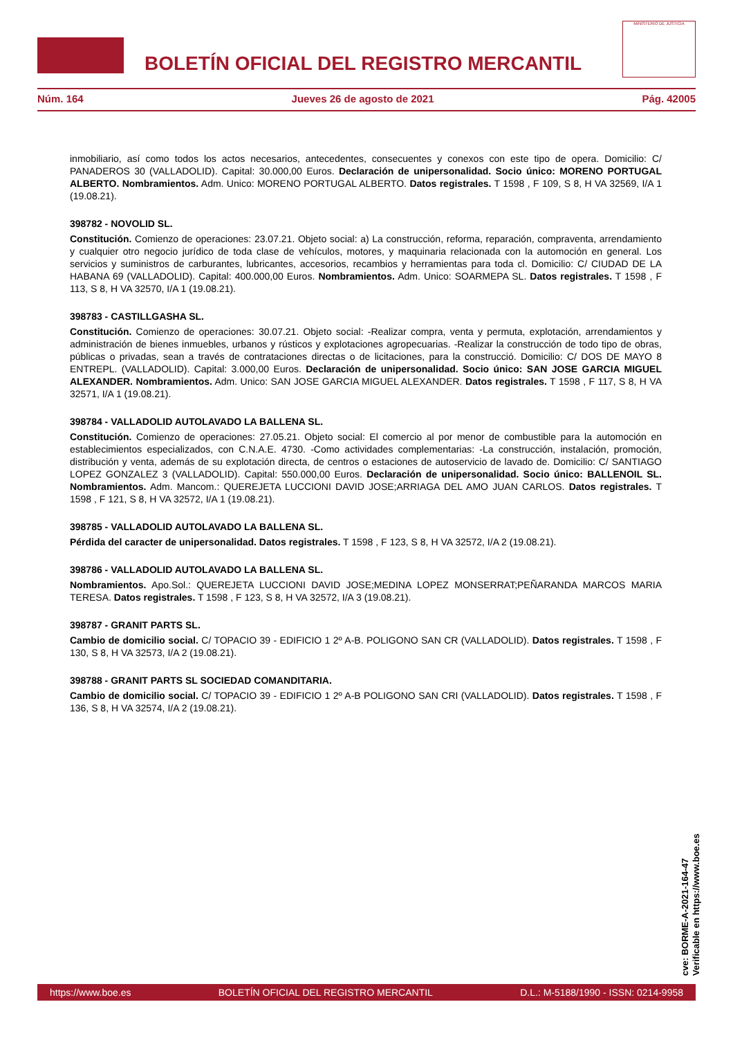BOLETÍN OFICIAL DEL REGISTRO MERCANTIL
MINISTERIO DE JUSTICIA
Núm. 164 Jueves 26 de agosto de 2021 Pág. 42005
inmobiliario, así como todos los actos necesarios, antecedentes, consecuentes y conexos con este tipo de opera. Domicilio: C/ PANADEROS 30 (VALLADOLID). Capital: 30.000,00 Euros. Declaración de unipersonalidad. Socio único: MORENO PORTUGAL ALBERTO. Nombramientos. Adm. Unico: MORENO PORTUGAL ALBERTO. Datos registrales. T 1598 , F 109, S 8, H VA 32569, I/A 1 (19.08.21).
398782 - NOVOLID SL.
Constitución. Comienzo de operaciones: 23.07.21. Objeto social: a) La construcción, reforma, reparación, compraventa, arrendamiento y cualquier otro negocio jurídico de toda clase de vehículos, motores, y maquinaria relacionada con la automoción en general. Los servicios y suministros de carburantes, lubricantes, accesorios, recambios y herramientas para toda cl. Domicilio: C/ CIUDAD DE LA HABANA 69 (VALLADOLID). Capital: 400.000,00 Euros. Nombramientos. Adm. Unico: SOARMEPA SL. Datos registrales. T 1598 , F 113, S 8, H VA 32570, I/A 1 (19.08.21).
398783 - CASTILLGASHA SL.
Constitución. Comienzo de operaciones: 30.07.21. Objeto social: -Realizar compra, venta y permuta, explotación, arrendamientos y administración de bienes inmuebles, urbanos y rústicos y explotaciones agropecuarias. -Realizar la construcción de todo tipo de obras, públicas o privadas, sean a través de contrataciones directas o de licitaciones, para la construcció. Domicilio: C/ DOS DE MAYO 8 ENTREPL. (VALLADOLID). Capital: 3.000,00 Euros. Declaración de unipersonalidad. Socio único: SAN JOSE GARCIA MIGUEL ALEXANDER. Nombramientos. Adm. Unico: SAN JOSE GARCIA MIGUEL ALEXANDER. Datos registrales. T 1598 , F 117, S 8, H VA 32571, I/A 1 (19.08.21).
398784 - VALLADOLID AUTOLAVADO LA BALLENA SL.
Constitución. Comienzo de operaciones: 27.05.21. Objeto social: El comercio al por menor de combustible para la automoción en establecimientos especializados, con C.N.A.E. 4730. -Como actividades complementarias: -La construcción, instalación, promoción, distribución y venta, además de su explotación directa, de centros o estaciones de autoservicio de lavado de. Domicilio: C/ SANTIAGO LOPEZ GONZALEZ 3 (VALLADOLID). Capital: 550.000,00 Euros. Declaración de unipersonalidad. Socio único: BALLENOIL SL. Nombramientos. Adm. Mancom.: QUEREJETA LUCCIONI DAVID JOSE;ARRIAGA DEL AMO JUAN CARLOS. Datos registrales. T 1598 , F 121, S 8, H VA 32572, I/A 1 (19.08.21).
398785 - VALLADOLID AUTOLAVADO LA BALLENA SL.
Pérdida del caracter de unipersonalidad. Datos registrales. T 1598 , F 123, S 8, H VA 32572, I/A 2 (19.08.21).
398786 - VALLADOLID AUTOLAVADO LA BALLENA SL.
Nombramientos. Apo.Sol.: QUEREJETA LUCCIONI DAVID JOSE;MEDINA LOPEZ MONSERRAT;PEÑARANDA MARCOS MARIA TERESA. Datos registrales. T 1598 , F 123, S 8, H VA 32572, I/A 3 (19.08.21).
398787 - GRANIT PARTS SL.
Cambio de domicilio social. C/ TOPACIO 39 - EDIFICIO 1 2º A-B. POLIGONO SAN CR (VALLADOLID). Datos registrales. T 1598 , F 130, S 8, H VA 32573, I/A 2 (19.08.21).
398788 - GRANIT PARTS SL SOCIEDAD COMANDITARIA.
Cambio de domicilio social. C/ TOPACIO 39 - EDIFICIO 1 2º A-B POLIGONO SAN CRI (VALLADOLID). Datos registrales. T 1598 , F 136, S 8, H VA 32574, I/A 2 (19.08.21).
cve: BORME-A-2021-164-47
Verificable en https://www.boe.es
https://www.boe.es BOLETÍN OFICIAL DEL REGISTRO MERCANTIL D.L.: M-5188/1990 - ISSN: 0214-9958